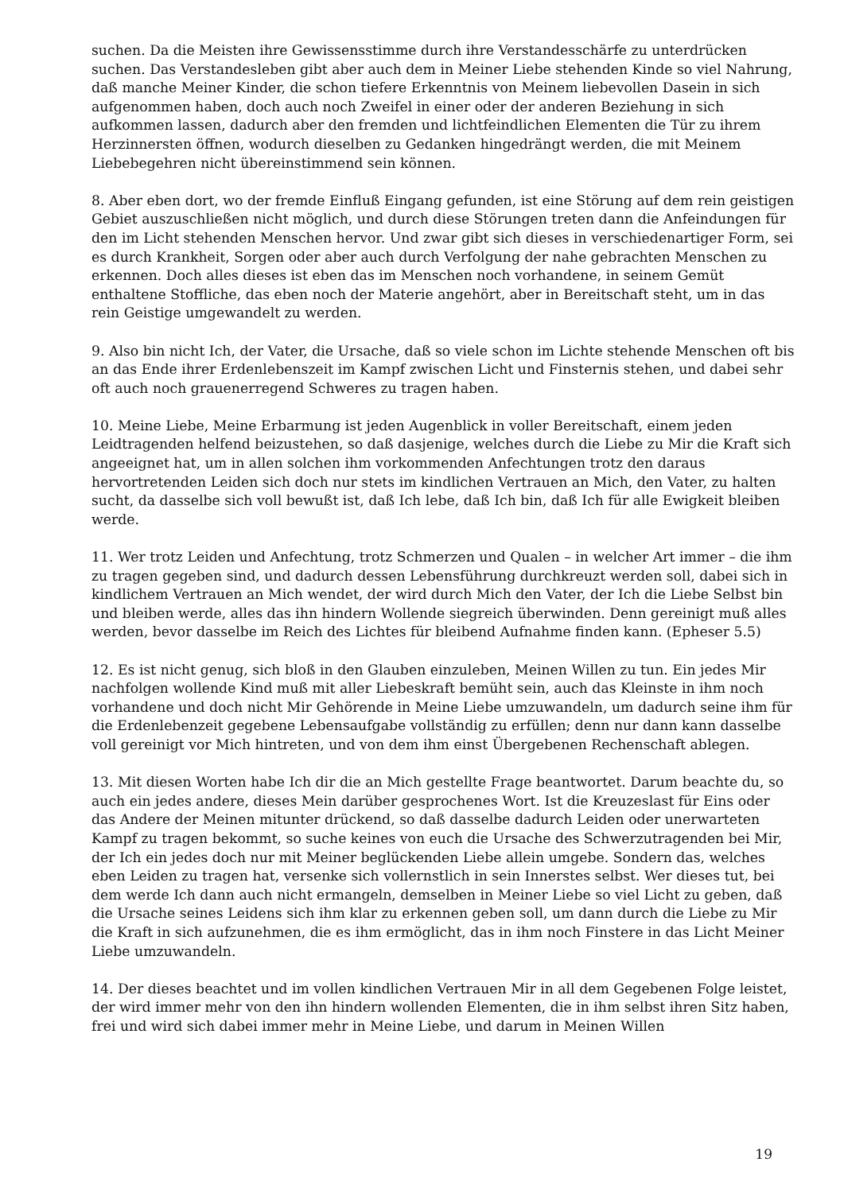suchen. Da die Meisten ihre Gewissensstimme durch ihre Verstandesschärfe zu unterdrücken suchen. Das Verstandesleben gibt aber auch dem in Meiner Liebe stehenden Kinde so viel Nahrung, daß manche Meiner Kinder, die schon tiefere Erkenntnis von Meinem liebevollen Dasein in sich aufgenommen haben, doch auch noch Zweifel in einer oder der anderen Beziehung in sich aufkommen lassen, dadurch aber den fremden und lichtfeindlichen Elementen die Tür zu ihrem Herzinnersten öffnen, wodurch dieselben zu Gedanken hingedrängt werden, die mit Meinem Liebebegehren nicht übereinstimmend sein können.
8. Aber eben dort, wo der fremde Einfluß Eingang gefunden, ist eine Störung auf dem rein geistigen Gebiet auszuschließen nicht möglich, und durch diese Störungen treten dann die Anfeindungen für den im Licht stehenden Menschen hervor. Und zwar gibt sich dieses in verschiedenartiger Form, sei es durch Krankheit, Sorgen oder aber auch durch Verfolgung der nahe gebrachten Menschen zu erkennen. Doch alles dieses ist eben das im Menschen noch vorhandene, in seinem Gemüt enthaltene Stoffliche, das eben noch der Materie angehört, aber in Bereitschaft steht, um in das rein Geistige umgewandelt zu werden.
9. Also bin nicht Ich, der Vater, die Ursache, daß so viele schon im Lichte stehende Menschen oft bis an das Ende ihrer Erdenlebenszeit im Kampf zwischen Licht und Finsternis stehen, und dabei sehr oft auch noch grauenerregend Schweres zu tragen haben.
10. Meine Liebe, Meine Erbarmung ist jeden Augenblick in voller Bereitschaft, einem jeden Leidtragenden helfend beizustehen, so daß dasjenige, welches durch die Liebe zu Mir die Kraft sich angeeignet hat, um in allen solchen ihm vorkommenden Anfechtungen trotz den daraus hervortretenden Leiden sich doch nur stets im kindlichen Vertrauen an Mich, den Vater, zu halten sucht, da dasselbe sich voll bewußt ist, daß Ich lebe, daß Ich bin, daß Ich für alle Ewigkeit bleiben werde.
11. Wer trotz Leiden und Anfechtung, trotz Schmerzen und Qualen – in welcher Art immer – die ihm zu tragen gegeben sind, und dadurch dessen Lebensführung durchkreuzt werden soll, dabei sich in kindlichem Vertrauen an Mich wendet, der wird durch Mich den Vater, der Ich die Liebe Selbst bin und bleiben werde, alles das ihn hindern Wollende siegreich überwinden. Denn gereinigt muß alles werden, bevor dasselbe im Reich des Lichtes für bleibend Aufnahme finden kann. (Epheser 5.5)
12. Es ist nicht genug, sich bloß in den Glauben einzuleben, Meinen Willen zu tun. Ein jedes Mir nachfolgen wollende Kind muß mit aller Liebeskraft bemüht sein, auch das Kleinste in ihm noch vorhandene und doch nicht Mir Gehörende in Meine Liebe umzuwandeln, um dadurch seine ihm für die Erdenlebenzeit gegebene Lebensaufgabe vollständig zu erfüllen; denn nur dann kann dasselbe voll gereinigt vor Mich hintreten, und von dem ihm einst Übergebenen Rechenschaft ablegen.
13. Mit diesen Worten habe Ich dir die an Mich gestellte Frage beantwortet. Darum beachte du, so auch ein jedes andere, dieses Mein darüber gesprochenes Wort. Ist die Kreuzeslast für Eins oder das Andere der Meinen mitunter drückend, so daß dasselbe dadurch Leiden oder unerwarteten Kampf zu tragen bekommt, so suche keines von euch die Ursache des Schwerzutragenden bei Mir, der Ich ein jedes doch nur mit Meiner beglückenden Liebe allein umgebe. Sondern das, welches eben Leiden zu tragen hat, versenke sich vollernstlich in sein Innerstes selbst. Wer dieses tut, bei dem werde Ich dann auch nicht ermangeln, demselben in Meiner Liebe so viel Licht zu geben, daß die Ursache seines Leidens sich ihm klar zu erkennen geben soll, um dann durch die Liebe zu Mir die Kraft in sich aufzunehmen, die es ihm ermöglicht, das in ihm noch Finstere in das Licht Meiner Liebe umzuwandeln.
14. Der dieses beachtet und im vollen kindlichen Vertrauen Mir in all dem Gegebenen Folge leistet, der wird immer mehr von den ihn hindern wollenden Elementen, die in ihm selbst ihren Sitz haben, frei und wird sich dabei immer mehr in Meine Liebe, und darum in Meinen Willen
19